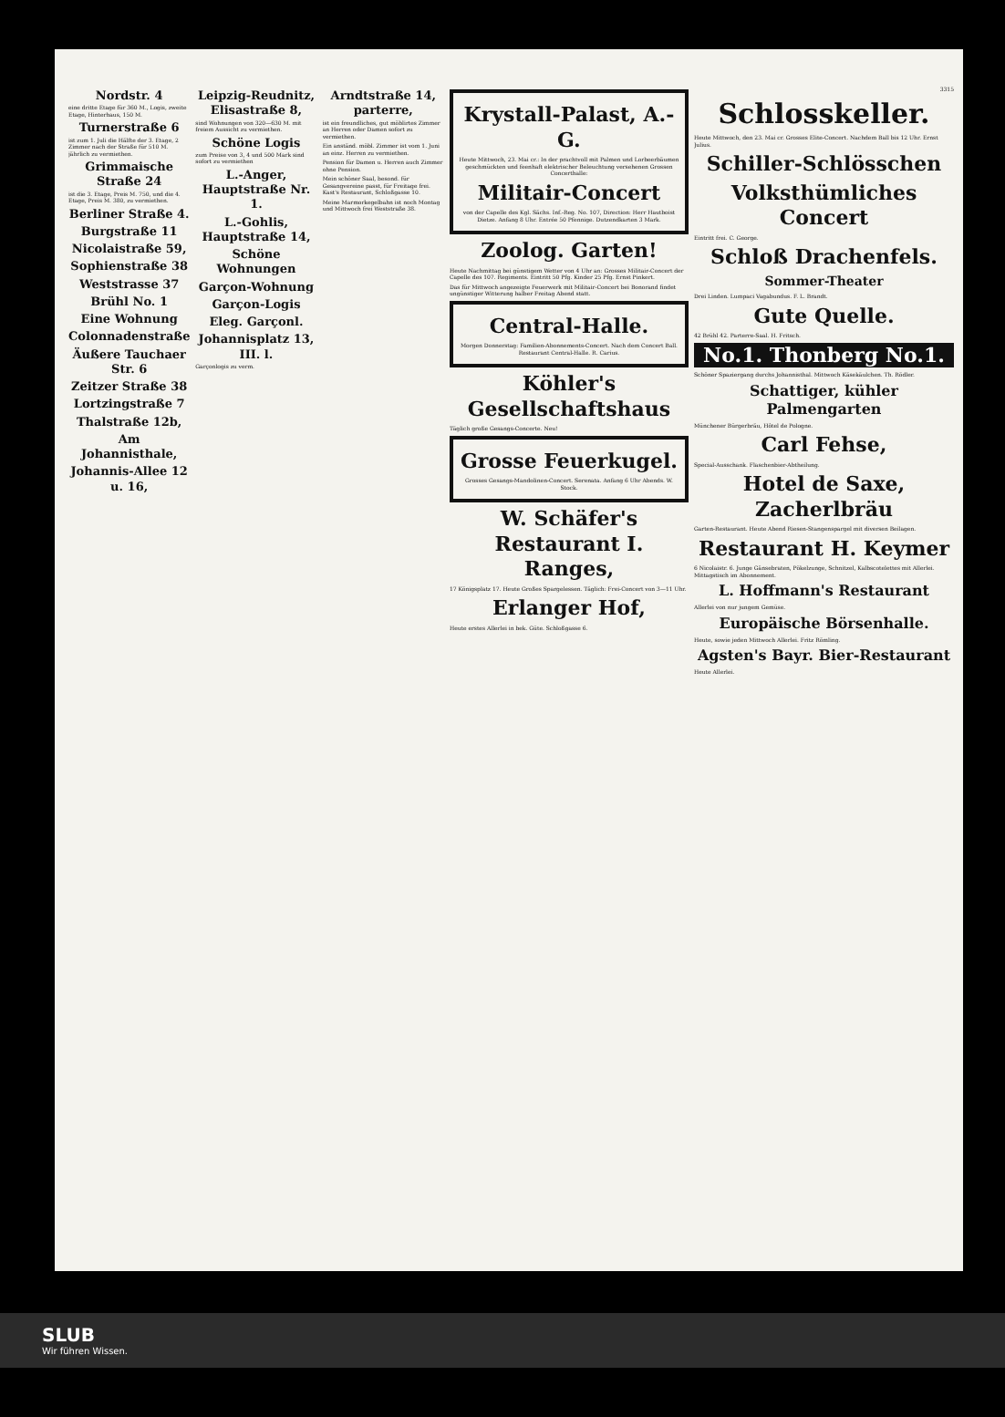Nordstr. 4
eine dritte Etage für 360 M., Logis, zweite Etage, Hinterhaus, 150 M.
Turnerstraße 6
ist zum 1. Juli die Hälfte der 3. Etage, 2 Zimmer nach der Straße für 510 M. jährlich zu vermiethen.
Grimmaische Straße 24
ist die 3. Etage, Preis M. 750, und die 4. Etage, Preis M. 380, zu vermiethen.
Berliner Straße 4.
Burgstraße 11
Nicolaistraße 59,
Sophienstraße 38
Weststrasse 37
Brühl No. 1
Eine Wohnung
Colonnadenstraße!
Äußere Tauchaer Str. 6
Zeitzer Straße 38
Lortzingstraße 7
Thalstraße 12b,
Am Johannisthale,
Johannis-Allee 12 u. 16,
Leipzig-Reudnitz, Elisastraße 8,
sind Wohnungen von 320—630 M. mit freiem Aussicht zu vermiethen.
Schöne Logis
zum Preise von 3, 4 und 500 Mark sind sofort zu vermiethen
L.-Anger, Hauptstraße Nr. 1.
L.-Gohlis, Hauptstraße 14,
Schöne Wohnungen
Garçon-Wohnung
Garçon-Logis
Eleg. Garçonl.
Johannisplatz 13, III. l.
Garçonlogis zu verm.
Arndtstraße 14, parterre,
ist ein freundliches, gut möblirtes Zimmer an Herren oder Damen sofort zu vermiethen.
Ein anständ. möbl. Zimmer ist vom 1. Juni an einz. Herren zu vermiethen.
Pension für Damen u. Herren auch Zimmer ohne Pension.
Mein schöner Saal, besond. für Gesangvereine passt, für Freitage frei. Kast's Restaurant, Schloßgasse 10.
Meine Marmorkegelbahn ist noch Montag und Mittwoch frei Weststraße 38.
Krystall-Palast, A.-G.
Heute Mittwoch, 23. Mai cr.: In der prachtvoll mit Palmen und Lorbeerbäumen geschmückten und feenhaft elektrischer Beleuchtung versehenen Grossen Concerthalle:
Militair-Concert
von der Capelle des Kgl. Sächs. Inf.-Reg. No. 107, Direction: Herr Hautboist Dietze. Anfang 8 Uhr. Entrée 50 Pfennige. Dutzendkarten 3 Mark.
Zoolog. Garten!
Heute Nachmittag bei günstigem Wetter von 4 Uhr an: Grosses Militair-Concert der Capelle des 107. Regiments. Eintritt 50 Pfg. Kinder 25 Pfg. Ernst Pinkert.
Das für Mittwoch angezeigte Feuerwerk mit Militair-Concert bei Bonorand findet ungünstiger Witterung halber Freitag Abend statt.
Central-Halle.
Morgen Donnerstag: Familien-Abonnements-Concert. Nach dem Concert Ball. Restaurant Central-Halle. R. Carius.
Köhler's Gesellschaftshaus
Täglich große Gesangs-Concerte. Neu!
Grosse Feuerkugel.
Grosses Gesangs-Mandolinen-Concert. Serenata. Anfang 6 Uhr Abends. W. Stock.
W. Schäfer's Restaurant I. Ranges,
17 Königsplatz 17. Heute Großes Spargelessen. Täglich: Frei-Concert von 3—11 Uhr.
Erlanger Hof,
Heute erstes Allerlei in bek. Güte. Schloßgasse 6.
3315
Schlosskeller.
Heute Mittwoch, den 23. Mai cr. Grosses Elite-Concert. Nachdem Ball bis 12 Uhr. Ernst Julius.
Schiller-Schlösschen
Volksthümliches Concert
Eintritt frei. C. George.
Schloß Drachenfels.
Sommer-Theater
Drei Linden. Lumpaci Vagabundus. F. L. Brandt.
Gute Quelle.
42 Brühl 42. Parterre-Saal. H. Fritsch.
No.1. Thonberg No.1.
Schöner Spaziergang durchs Johannisthal. Mittwoch Käsekäulchen. Th. Rödler.
Schattiger, kühler Palmengarten
Münchener Bürgerbräu, Hôtel de Pologne.
Carl Fehse,
Special-Ausschank. Flaschenbier-Abtheilung.
Hotel de Saxe, Zacherlbräu
Garten-Restaurant. Heute Abend Riesen-Stangenspargel mit diversen Beilagen.
Restaurant H. Keymer
6 Nicolaistr. 6. Junge Gänsebraten, Pökelzunge, Schnitzel, Kalbscotelettes mit Allerlei. Mittagstisch im Abonnement.
L. Hoffmann's Restaurant
Allerlei von nur jungem Gemüse.
Europäische Börsenhalle.
Heute, sowie jeden Mittwoch Allerlei. Fritz Römling.
Agsten's Bayr. Bier-Restaurant
Heute Allerlei.
SLUB
Wir führen Wissen.